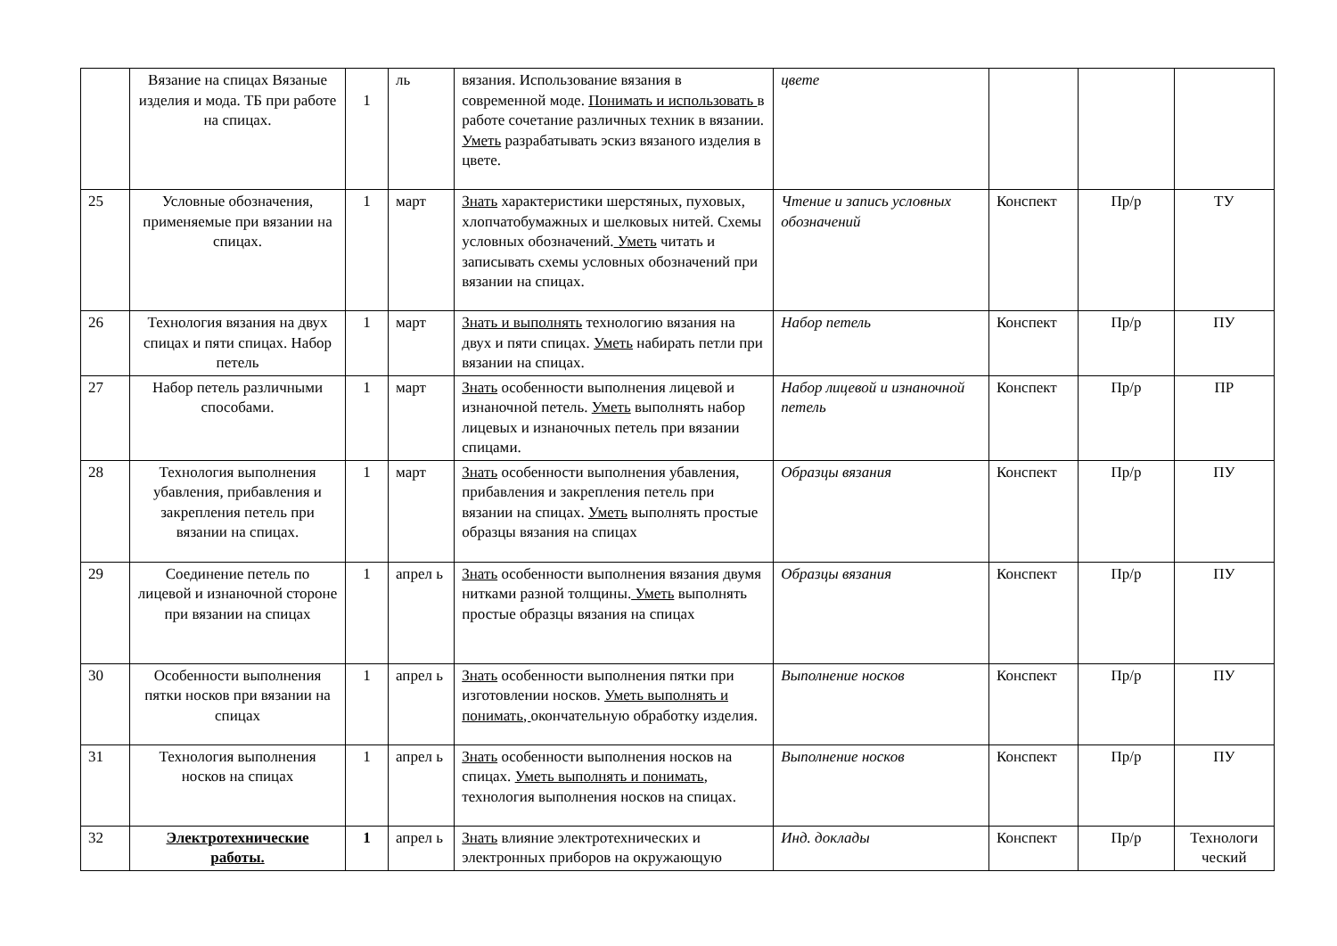| | Вязание на спицах Вязаные изделия и мода. ТБ при работе на спицах. | 1 | ль | вязания. Использование вязания в современной моде. Понимать и использовать в работе сочетание различных техник в вязании. Уметь разрабатывать эскиз вязаного изделия в цвете. | цвете | | | |
| 25 | Условные обозначения, применяемые при вязании на спицах. | 1 | март | Знать характеристики шерстяных, пуховых, хлопчатобумажных и шелковых нитей. Схемы условных обозначений. Уметь читать и записывать схемы условных обозначений при вязании на спицах. | Чтение и запись условных обозначений | Конспект | Пр/р | ТУ |
| 26 | Технология вязания на двух спицах и пяти спицах. Набор петель | 1 | март | Знать и выполнять технологию вязания на двух и пяти спицах. Уметь набирать петли при вязании на спицах. | Набор петель | Конспект | Пр/р | ПУ |
| 27 | Набор петель различными способами. | 1 | март | Знать особенности выполнения лицевой и изнаночной петель. Уметь выполнять набор лицевых и изнаночных петель при вязании спицами. | Набор лицевой и изнаночной петель | Конспект | Пр/р | ПР |
| 28 | Технология выполнения убавления, прибавления и закрепления петель при вязании на спицах. | 1 | март | Знать особенности выполнения убавления, прибавления и закрепления петель при вязании на спицах. Уметь выполнять простые образцы вязания на спицах | Образцы вязания | Конспект | Пр/р | ПУ |
| 29 | Соединение петель по лицевой и изнаночной стороне при вязании на спицах | 1 | апрел ь | Знать особенности выполнения вязания двумя нитками разной толщины. Уметь выполнять простые образцы вязания на спицах | Образцы вязания | Конспект | Пр/р | ПУ |
| 30 | Особенности выполнения пятки носков при вязании на спицах | 1 | апрел ь | Знать особенности выполнения пятки при изготовлении носков. Уметь выполнять и понимать, окончательную обработку изделия. | Выполнение носков | Конспект | Пр/р | ПУ |
| 31 | Технология выполнения носков на спицах | 1 | апрел ь | Знать особенности выполнения носков на спицах. Уметь выполнять и понимать , технология выполнения носков на спицах. | Выполнение носков | Конспект | Пр/р | ПУ |
| 32 | Электротехнические работы. | 1 | апрел ь | Знать влияние электротехнических и электронных приборов на окружающую | Инд. доклады | Конспект | Пр/р | Технологи ческий |